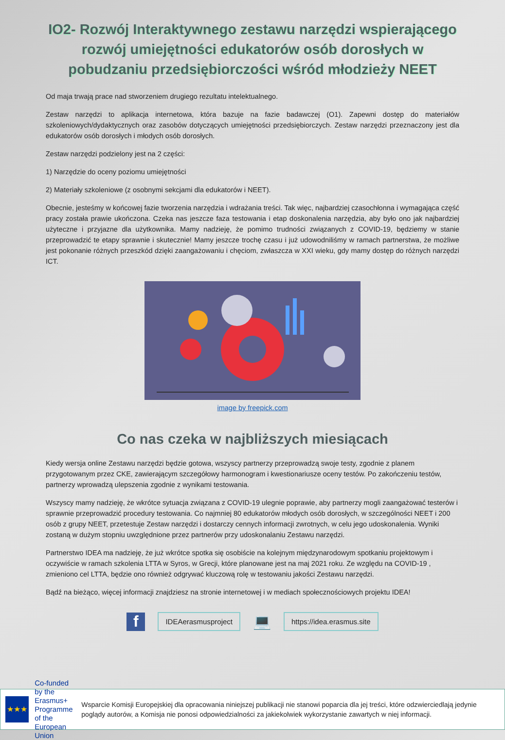IO2- Rozwój Interaktywnego zestawu narzędzi wspierającego rozwój umiejętności edukatorów osób dorosłych w pobudzaniu przedsiębiorczości wśród młodzieży NEET
Od maja trwają prace nad stworzeniem drugiego rezultatu intelektualnego.
Zestaw narzędzi to aplikacja internetowa, która bazuje na fazie badawczej (O1). Zapewni dostęp do materiałów szkoleniowych/dydaktycznych oraz zasobów dotyczących umiejętności przedsiębiorczych. Zestaw narzędzi przeznaczony jest dla edukatorów osób dorosłych i młodych osób dorosłych.
Zestaw narzędzi podzielony jest na 2 części:
1) Narzędzie do oceny poziomu umiejętności
2) Materiały szkoleniowe (z osobnymi sekcjami dla edukatorów i NEET).
Obecnie, jesteśmy w końcowej fazie tworzenia narzędzia i wdrażania treści. Tak więc, najbardziej czasochłonna i wymagająca część pracy została prawie ukończona. Czeka nas jeszcze faza testowania i etap doskonalenia narzędzia, aby było ono jak najbardziej użyteczne i przyjazne dla użytkownika. Mamy nadzieję, że pomimo trudności związanych z COVID-19, będziemy w stanie przeprowadzić te etapy sprawnie i skutecznie! Mamy jeszcze trochę czasu i już udowodniliśmy w ramach partnerstwa, że możliwe jest pokonanie różnych przeszkód dzięki zaangażowaniu i chęciom, zwłaszcza w XXI wieku, gdy mamy dostęp do różnych narzędzi ICT.
image by freepick.com
Co nas czeka w najbliższych miesiącach
Kiedy wersja online Zestawu narzędzi będzie gotowa, wszyscy partnerzy przeprowadzą swoje testy, zgodnie z planem przygotowanym przez CKE, zawierającym szczegółowy harmonogram i kwestionariusze oceny testów. Po zakończeniu testów, partnerzy wprowadzą ulepszenia zgodnie z wynikami testowania.
Wszyscy mamy nadzieję, że wkrótce sytuacja związana z COVID-19 ulegnie poprawie, aby partnerzy mogli zaangażować testerów i sprawnie przeprowadzić procedury testowania. Co najmniej 80 edukatorów młodych osób dorosłych, w szczególności NEET i 200 osób z grupy NEET, przetestuje Zestaw narzędzi i dostarczy cennych informacji zwrotnych, w celu jego udoskonalenia. Wyniki zostaną w dużym stopniu uwzględnione przez partnerów przy udoskonalaniu Zestawu narzędzi.
Partnerstwo IDEA ma nadzieję, że już wkrótce spotka się osobiście na kolejnym międzynarodowym spotkaniu projektowym i oczywiście w ramach szkolenia LTTA w Syros, w Grecji, które planowane jest na maj 2021 roku. Ze względu na COVID-19 , zmieniono cel LTTA, będzie ono również odgrywać kluczową rolę w testowaniu jakości Zestawu narzędzi.
Bądź na bieżąco, więcej informacji znajdziesz na stronie internetowej i w mediach społecznościowych projektu IDEA!
f
IDEAerasmusproject
💻
https://idea.erasmus.site
★★★
Co-funded by the
Erasmus+ Programme
of the European Union
Wsparcie Komisji Europejskiej dla opracowania niniejszej publikacji nie stanowi poparcia dla jej treści, które odzwierciedlają jedynie poglądy autorów, a Komisja nie ponosi odpowiedzialności za jakiekolwiek wykorzystanie zawartych w niej informacji.